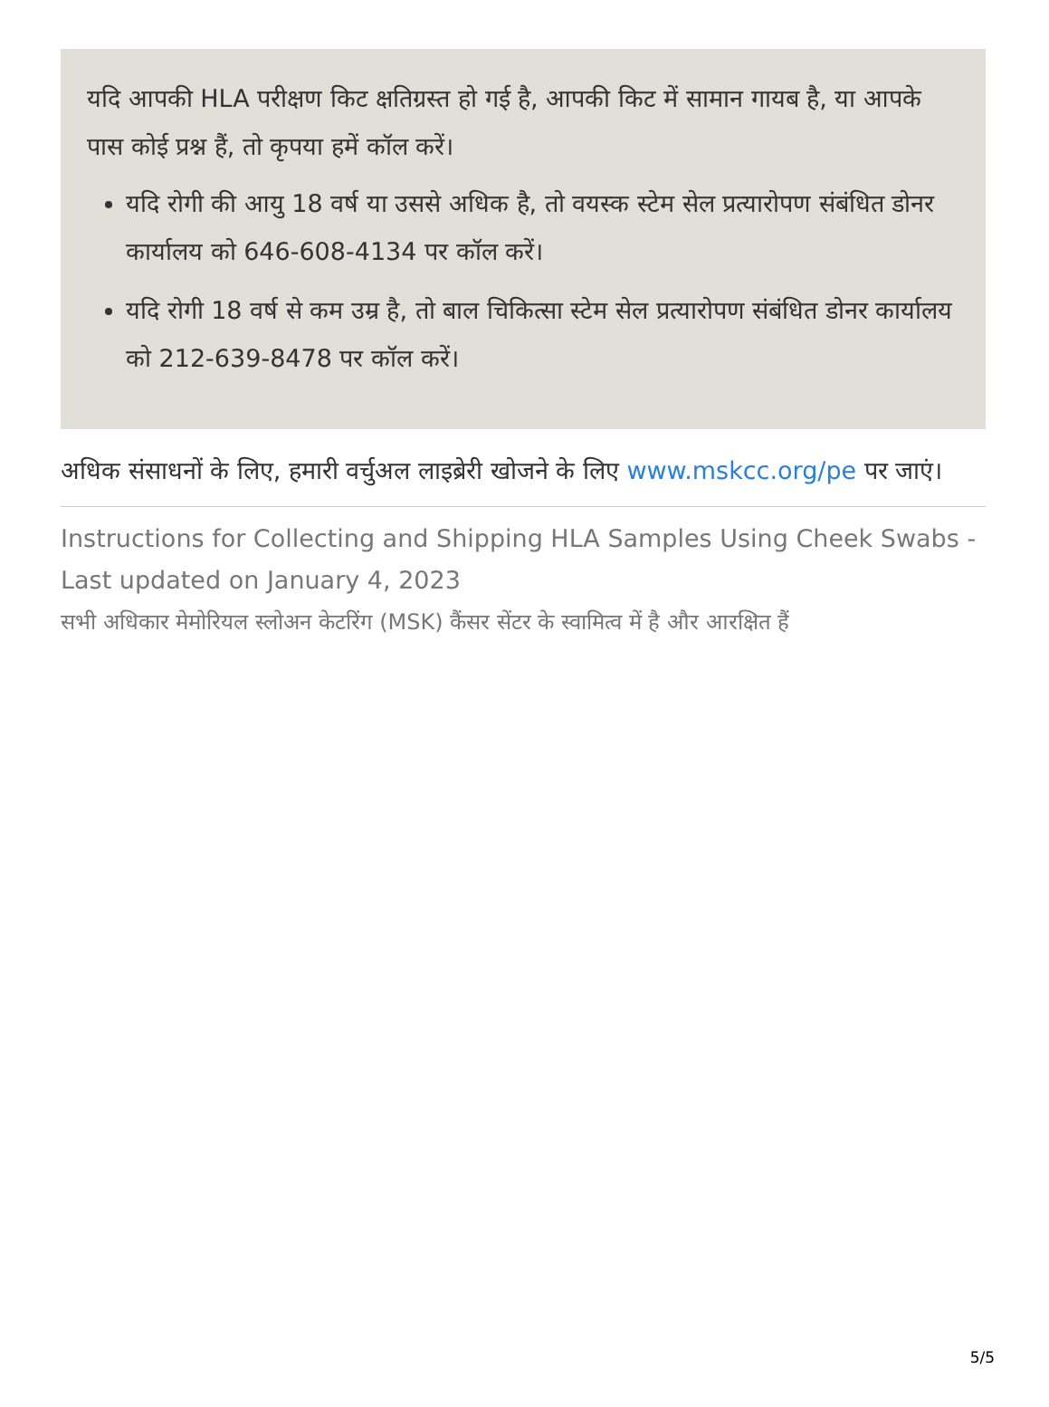यदि आपकी HLA परीक्षण किट क्षतिग्रस्त हो गई है, आपकी किट में सामान गायब है, या आपके पास कोई प्रश्न हैं, तो कृपया हमें कॉल करें।
यदि रोगी की आयु 18 वर्ष या उससे अधिक है, तो वयस्क स्टेम सेल प्रत्यारोपण संबंधित डोनर कार्यालय को 646-608-4134 पर कॉल करें।
यदि रोगी 18 वर्ष से कम उम्र है, तो बाल चिकित्सा स्टेम सेल प्रत्यारोपण संबंधित डोनर कार्यालय को 212-639-8478 पर कॉल करें।
अधिक संसाधनों के लिए, हमारी वर्चुअल लाइब्रेरी खोजने के लिए www.mskcc.org/pe पर जाएं।
Instructions for Collecting and Shipping HLA Samples Using Cheek Swabs - Last updated on January 4, 2023
सभी अधिकार मेमोरियल स्लोअन केटरिंग (MSK) कैंसर सेंटर के स्वामित्व में है और आरक्षित हैं
5/5